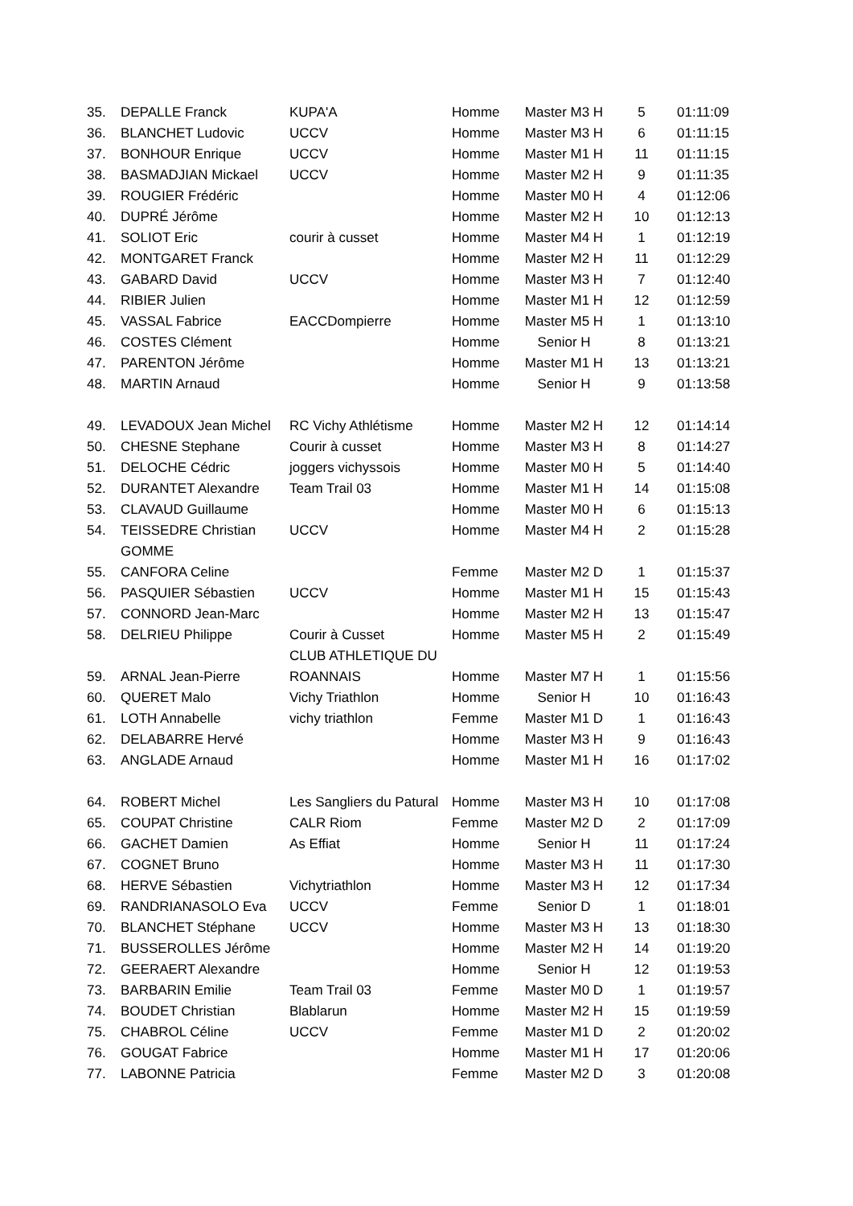| 35. | DEPALLE Franck | KUPA'A | Homme | Master M3 H | 5 | 01:11:09 |
| 36. | BLANCHET Ludovic | UCCV | Homme | Master M3 H | 6 | 01:11:15 |
| 37. | BONHOUR Enrique | UCCV | Homme | Master M1 H | 11 | 01:11:15 |
| 38. | BASMADJIAN Mickael | UCCV | Homme | Master M2 H | 9 | 01:11:35 |
| 39. | ROUGIER Frédéric | | Homme | Master M0 H | 4 | 01:12:06 |
| 40. | DUPRÉ Jérôme | | Homme | Master M2 H | 10 | 01:12:13 |
| 41. | SOLIOT Eric | courir à cusset | Homme | Master M4 H | 1 | 01:12:19 |
| 42. | MONTGARET Franck | | Homme | Master M2 H | 11 | 01:12:29 |
| 43. | GABARD David | UCCV | Homme | Master M3 H | 7 | 01:12:40 |
| 44. | RIBIER Julien | | Homme | Master M1 H | 12 | 01:12:59 |
| 45. | VASSAL Fabrice | EACCDompierre | Homme | Master M5 H | 1 | 01:13:10 |
| 46. | COSTES Clément | | Homme | Senior H | 8 | 01:13:21 |
| 47. | PARENTON Jérôme | | Homme | Master M1 H | 13 | 01:13:21 |
| 48. | MARTIN Arnaud | | Homme | Senior H | 9 | 01:13:58 |
| 49. | LEVADOUX Jean Michel | RC Vichy Athlétisme | Homme | Master M2 H | 12 | 01:14:14 |
| 50. | CHESNE Stephane | Courir à cusset | Homme | Master M3 H | 8 | 01:14:27 |
| 51. | DELOCHE Cédric | joggers vichyssois | Homme | Master M0 H | 5 | 01:14:40 |
| 52. | DURANTET Alexandre | Team Trail 03 | Homme | Master M1 H | 14 | 01:15:08 |
| 53. | CLAVAUD Guillaume | | Homme | Master M0 H | 6 | 01:15:13 |
| 54. | TEISSEDRE Christian GOMME | UCCV | Homme | Master M4 H | 2 | 01:15:28 |
| 55. | CANFORA Celine | | Femme | Master M2 D | 1 | 01:15:37 |
| 56. | PASQUIER Sébastien | UCCV | Homme | Master M1 H | 15 | 01:15:43 |
| 57. | CONNORD Jean-Marc | | Homme | Master M2 H | 13 | 01:15:47 |
| 58. | DELRIEU Philippe | Courir à Cusset CLUB ATHLETIQUE DU | Homme | Master M5 H | 2 | 01:15:49 |
| 59. | ARNAL Jean-Pierre | ROANNAIS | Homme | Master M7 H | 1 | 01:15:56 |
| 60. | QUERET Malo | Vichy Triathlon | Homme | Senior H | 10 | 01:16:43 |
| 61. | LOTH Annabelle | vichy triathlon | Femme | Master M1 D | 1 | 01:16:43 |
| 62. | DELABARRE Hervé | | Homme | Master M3 H | 9 | 01:16:43 |
| 63. | ANGLADE Arnaud | | Homme | Master M1 H | 16 | 01:17:02 |
| 64. | ROBERT Michel | Les Sangliers du Patural | Homme | Master M3 H | 10 | 01:17:08 |
| 65. | COUPAT Christine | CALR Riom | Femme | Master M2 D | 2 | 01:17:09 |
| 66. | GACHET Damien | As Effiat | Homme | Senior H | 11 | 01:17:24 |
| 67. | COGNET Bruno | | Homme | Master M3 H | 11 | 01:17:30 |
| 68. | HERVE Sébastien | Vichytriathlon | Homme | Master M3 H | 12 | 01:17:34 |
| 69. | RANDRIANASOLO Eva | UCCV | Femme | Senior D | 1 | 01:18:01 |
| 70. | BLANCHET Stéphane | UCCV | Homme | Master M3 H | 13 | 01:18:30 |
| 71. | BUSSEROLLES Jérôme | | Homme | Master M2 H | 14 | 01:19:20 |
| 72. | GEERAERT Alexandre | | Homme | Senior H | 12 | 01:19:53 |
| 73. | BARBARIN Emilie | Team Trail 03 | Femme | Master M0 D | 1 | 01:19:57 |
| 74. | BOUDET Christian | Blablarun | Homme | Master M2 H | 15 | 01:19:59 |
| 75. | CHABROL Céline | UCCV | Femme | Master M1 D | 2 | 01:20:02 |
| 76. | GOUGAT Fabrice | | Homme | Master M1 H | 17 | 01:20:06 |
| 77. | LABONNE Patricia | | Femme | Master M2 D | 3 | 01:20:08 |